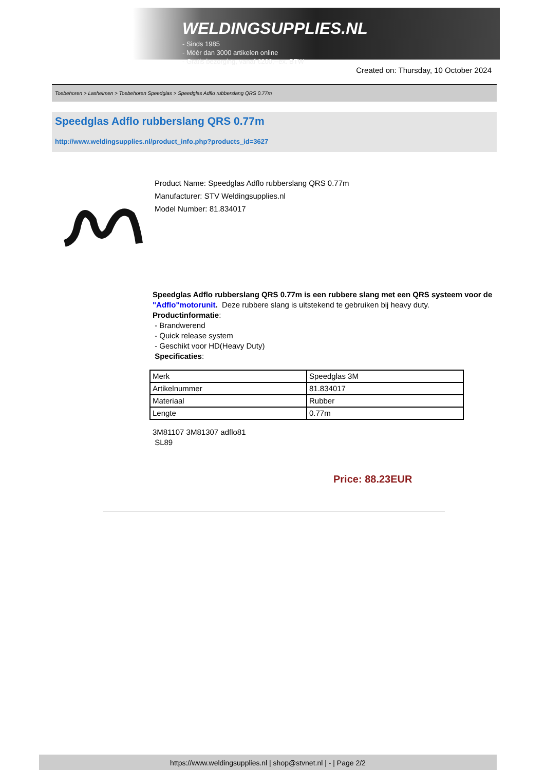WELDINGSUPPLIES.NL
- Sinds 1985
- Méér dan 3000 artikelen online
- Gratis bezorging, vanaf €200,--ex. BTW
Created on: Thursday, 10 October 2024
Toebehoren > Lashelmen > Toebehoren Speedglas > Speedglas Adflo rubberslang QRS 0.77m
Speedglas Adflo rubberslang QRS 0.77m
http://www.weldingsupplies.nl/product_info.php?products_id=3627
Product Name: Speedglas Adflo rubberslang QRS 0.77m
Manufacturer: STV Weldingsupplies.nl
Model Number: 81.834017
Speedglas Adflo rubberslang QRS 0.77m is een rubbere slang met een QRS systeem voor de "Adflo"motorunit. Deze rubbere slang is uitstekend te gebruiken bij heavy duty.
Productinformatie:
- Brandwerend
- Quick release system
- Geschikt voor HD(Heavy Duty)
Specificaties:
| Merk | Speedglas 3M |
| Artikelnummer | 81.834017 |
| Materiaal | Rubber |
| Lengte | 0.77m |
3M81107 3M81307 adflo81
SL89
Price: 88.23EUR
https://www.weldingsupplies.nl | shop@stvnet.nl | - | Page 2/2